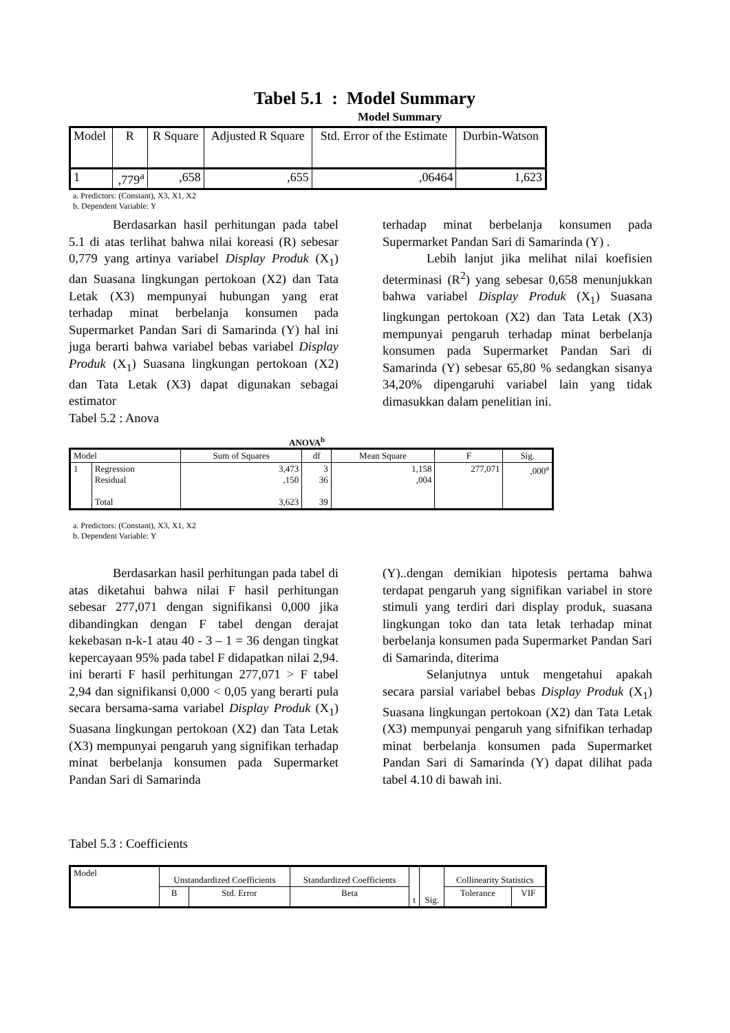Tabel 5.1 : Model Summary
Model Summary
| Model | R | R Square | Adjusted R Square | Std. Error of the Estimate | Durbin-Watson |
| --- | --- | --- | --- | --- | --- |
| 1 | ,779<sup>a</sup> | ,658 | ,655 | ,06464 | 1,623 |
a. Predictors: (Constant), X3, X1, X2
b. Dependent Variable: Y
Berdasarkan hasil perhitungan pada tabel 5.1 di atas terlihat bahwa nilai koreasi (R) sebesar 0,779 yang artinya variabel Display Produk (X<sub>1</sub>) dan Suasana lingkungan pertokoan (X2) dan Tata Letak (X3) mempunyai hubungan yang erat terhadap minat berbelanja konsumen pada Supermarket Pandan Sari di Samarinda (Y) hal ini juga berarti bahwa variabel bebas variabel Display Produk (X<sub>1</sub>) Suasana lingkungan pertokoan (X2) dan Tata Letak (X3) dapat digunakan sebagai estimator
Tabel 5.2 : Anova
terhadap minat berbelanja konsumen pada Supermarket Pandan Sari di Samarinda (Y) .
Lebih lanjut jika melihat nilai koefisien determinasi (R<sup>2</sup>) yang sebesar 0,658 menunjukkan bahwa variabel Display Produk (X<sub>1</sub>) Suasana lingkungan pertokoan (X2) dan Tata Letak (X3) mempunyai pengaruh terhadap minat berbelanja konsumen pada Supermarket Pandan Sari di Samarinda (Y) sebesar 65,80 % sedangkan sisanya 34,20% dipengaruhi variabel lain yang tidak dimasukkan dalam penelitian ini.
ANOVA<sup>b</sup>
| Model | | Sum of Squares | df | Mean Square | F | Sig. |
| --- | --- | --- | --- | --- | --- | --- |
| 1 | Regression Residual Total | 3,473 ,150 3,623 | 3 36 39 | 1,158 ,004 | 277,071 | ,000<sup>a</sup> |
a. Predictors: (Constant), X3, X1, X2
b. Dependent Variable: Y
Berdasarkan hasil perhitungan pada tabel di atas diketahui bahwa nilai F hasil perhitungan sebesar 277,071 dengan signifikansi 0,000 jika dibandingkan dengan F tabel dengan derajat kekebasan n-k-1 atau 40 - 3 – 1 = 36 dengan tingkat kepercayaan 95% pada tabel F didapatkan nilai 2,94. ini berarti F hasil perhitungan 277,071 > F tabel 2,94 dan signifikansi 0,000 < 0,05 yang berarti pula secara bersama-sama variabel Display Produk (X<sub>1</sub>) Suasana lingkungan pertokoan (X2) dan Tata Letak (X3) mempunyai pengaruh yang signifikan terhadap minat berbelanja konsumen pada Supermarket Pandan Sari di Samarinda
(Y)..dengan demikian hipotesis pertama bahwa terdapat pengaruh yang signifikan variabel in store stimuli yang terdiri dari display produk, suasana lingkungan toko dan tata letak terhadap minat berbelanja konsumen pada Supermarket Pandan Sari di Samarinda, diterima
Selanjutnya untuk mengetahui apakah secara parsial variabel bebas Display Produk (X<sub>1</sub>) Suasana lingkungan pertokoan (X2) dan Tata Letak (X3) mempunyai pengaruh yang sifnifikan terhadap minat berbelanja konsumen pada Supermarket Pandan Sari di Samarinda (Y) dapat dilihat pada tabel 4.10 di bawah ini.
Tabel 5.3 : Coefficients
| Model | Unstandardized Coefficients | | Standardized Coefficients | t | Sig. | Collinearity Statistics | |
| --- | --- | --- | --- | --- | --- | --- | --- |
| | B | Std. Error | Beta | | | Tolerance | VIF |